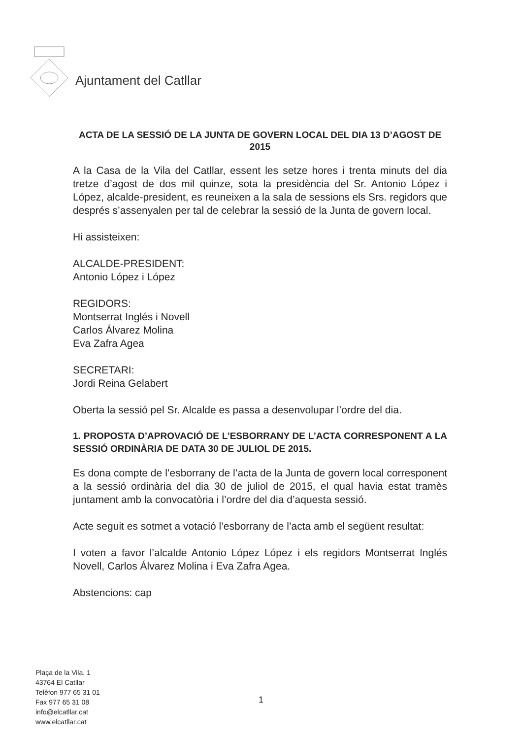Ajuntament del Catllar
ACTA DE LA SESSIÓ DE LA JUNTA DE GOVERN LOCAL DEL DIA 13 D’AGOST DE 2015
A la Casa de la Vila del Catllar, essent les setze hores i trenta minuts del dia tretze d’agost de dos mil quinze, sota la presidència del Sr. Antonio López i López, alcalde-president, es reuneixen a la sala de sessions els Srs. regidors que després s’assenyalen per tal de celebrar la sessió de la Junta de govern local.
Hi assisteixen:
ALCALDE-PRESIDENT:
Antonio López i López
REGIDORS:
Montserrat Inglés i Novell
Carlos Álvarez Molina
Eva Zafra Agea
SECRETARI:
Jordi Reina Gelabert
Oberta la sessió pel Sr. Alcalde es passa a desenvolupar l’ordre del dia.
1. PROPOSTA D’APROVACIÓ DE L’ESBORRANY DE L’ACTA CORRESPONENT A LA SESSIÓ ORDINÀRIA DE DATA 30 DE JULIOL DE 2015.
Es dona compte de l’esborrany de l’acta de la Junta de govern local corresponent a la sessió ordinària del dia 30 de juliol de 2015, el qual havia estat tramès juntament amb la convocatòria i l’ordre del dia d’aquesta sessió.
Acte seguit es sotmet a votació l’esborrany de l’acta amb el següent resultat:
I voten a favor l’alcalde Antonio López López i els regidors Montserrat Inglés Novell, Carlos Álvarez Molina i Eva Zafra Agea.
Abstencions: cap
Plaça de la Vila, 1
43764 El Catllar
Telèfon 977 65 31 01
Fax 977 65 31 08
info@elcatllar.cat
www.elcatllar.cat
1